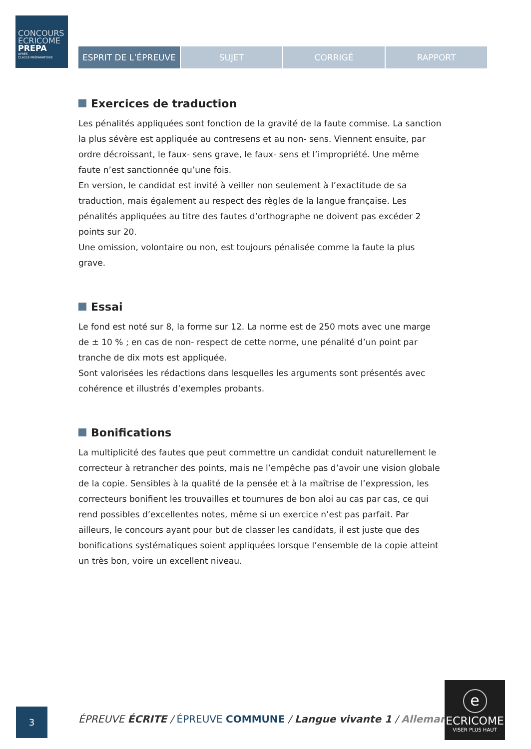CONCOURS
ECRICOME
PREPA
APRÈS
CLASSE PRÉPARATOIRE
ESPRIT DE L’ÉPREUVE SUJET CORRIGÉ RAPPORT
Exercices de traduction
Les pénalités appliquées sont fonction de la gravité de la faute commise. La sanction la plus sévère est appliquée au contresens et au non- sens. Viennent ensuite, par ordre décroissant, le faux- sens grave, le faux- sens et l’impropriété. Une même faute n’est sanctionnée qu’une fois.
En version, le candidat est invité à veiller non seulement à l’exactitude de sa traduction, mais également au respect des règles de la langue française. Les pénalités appliquées au titre des fautes d’orthographe ne doivent pas excéder 2 points sur 20.
Une omission, volontaire ou non, est toujours pénalisée comme la faute la plus grave.
Essai
Le fond est noté sur 8, la forme sur 12. La norme est de 250 mots avec une marge de ± 10 % ; en cas de non- respect de cette norme, une pénalité d’un point par tranche de dix mots est appliquée.
Sont valorisées les rédactions dans lesquelles les arguments sont présentés avec cohérence et illustrés d’exemples probants.
Bonifications
La multiplicité des fautes que peut commettre un candidat conduit naturellement le correcteur à retrancher des points, mais ne l’empêche pas d’avoir une vision globale de la copie. Sensibles à la qualité de la pensée et à la maîtrise de l’expression, les correcteurs bonifient les trouvailles et tournures de bon aloi au cas par cas, ce qui rend possibles d’excellentes notes, même si un exercice n’est pas parfait. Par ailleurs, le concours ayant pour but de classer les candidats, il est juste que des bonifications systématiques soient appliquées lorsque l’ensemble de la copie atteint un très bon, voire un excellent niveau.
3
ÉPREUVE ÉCRITE / ÉPREUVE COMMUNE / Langue vivante 1 / Allemand
e
ECRICOME
VISER PLUS HAUT